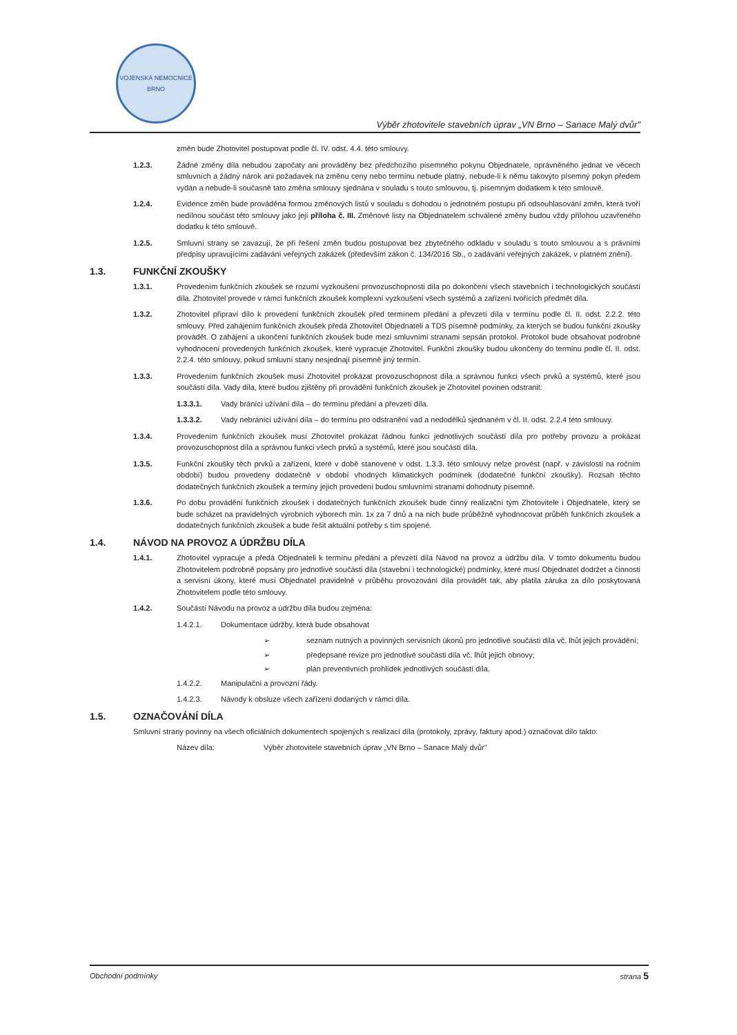VOJENSKÁ NEMOCNICE
BRNO
Výběr zhotovitele stavebních úprav „VN Brno – Sanace Malý dvůr"
změn bude Zhotovitel postupovat podle čl. IV. odst. 4.4. této smlouvy.
1.2.3. Žádné změny díla nebudou započaty ani prováděny bez předchozího písemného pokynu Objednatele, oprávněného jednat ve věcech smluvních a žádný nárok ani požadavek na změnu ceny nebo termínu nebude platný, nebude-li k němu takovýto písemný pokyn předem vydán a nebude-li současně tato změna smlouvy sjednána v souladu s touto smlouvou, tj. písemným dodatkem k této smlouvě.
1.2.4. Evidence změn bude prováděna formou změnových listů v souladu s dohodou o jednotném postupu při odsouhlasování změn, která tvoří nedílnou součást této smlouvy jako její příloha č. III. Změnové listy na Objednatelem schválené změny budou vždy přílohou uzavřeného dodatku k této smlouvě.
1.2.5. Smluvní strany se zavazují, že při řešení změn budou postupovat bez zbytečného odkladu v souladu s touto smlouvou a s právními předpisy upravujícími zadávání veřejných zakázek (především zákon č. 134/2016 Sb., o zadávání veřejných zakázek, v platném znění).
1.3. FUNKČNÍ ZKOUŠKY
1.3.1. Provedením funkčních zkoušek se rozumí vyzkoušení provozuschopnosti díla po dokončení všech stavebních i technologických součástí díla. Zhotovitel provede v rámci funkčních zkoušek komplexní vyzkoušení všech systémů a zařízení tvořících předmět díla.
1.3.2. Zhotovitel připraví dílo k provedení funkčních zkoušek před termínem předání a převzetí díla v termínu podle čl. II. odst. 2.2.2. této smlouvy. Před zahájením funkčních zkoušek předá Zhotovitel Objednateli a TDS písemně podmínky, za kterých se budou funkční zkoušky provádět. O zahájení a ukončení funkčních zkoušek bude mezi smluvními stranami sepsán protokol. Protokol bude obsahovat podrobné vyhodnocení provedených funkčních zkoušek, které vypracuje Zhotovitel. Funkční zkoušky budou ukončeny do termínu podle čl. II. odst. 2.2.4. této smlouvy, pokud smluvní stany nesjednají písemně jiný termín.
1.3.3. Provedením funkčních zkoušek musí Zhotovitel prokázat provozuschopnost díla a správnou funkci všech prvků a systémů, které jsou součástí díla. Vady díla, které budou zjištěny při provádění funkčních zkoušek je Zhotovitel povinen odstranit:
1.3.3.1. Vady bránící užívání díla – do termínu předání a převzetí díla.
1.3.3.2. Vady nebránící užívání díla – do termínu pro odstranění vad a nedodělků sjednaném v čl. II. odst. 2.2.4 této smlouvy.
1.3.4. Provedením funkčních zkoušek musí Zhotovitel prokázat řádnou funkci jednotlivých součástí díla pro potřeby provozu a prokázat provozuschopnost díla a správnou funkci všech prvků a systémů, které jsou součástí díla.
1.3.5. Funkční zkoušky těch prvků a zařízení, které v době stanovené v odst. 1.3.3. této smlouvy nelze provést (např. v závislosti na ročním období) budou provedeny dodatečně v období vhodných klimatických podmínek (dodatečné funkční zkoušky). Rozsah těchto dodatečných funkčních zkoušek a termíny jejich provedení budou smluvními stranami dohodnuty písemně.
1.3.6. Po dobu provádění funkčních zkoušek i dodatečných funkčních zkoušek bude činný realizační tým Zhotovitele i Objednatele, který se bude scházet na pravidelných výrobních výborech min. 1x za 7 dnů a na nich bude průběžně vyhodnocovat průběh funkčních zkoušek a dodatečných funkčních zkoušek a bude řešit aktuální potřeby s tím spojené.
1.4. NÁVOD NA PROVOZ A ÚDRŽBU DÍLA
1.4.1. Zhotovitel vypracuje a předá Objednateli k termínu předání a převzetí díla Návod na provoz a údržbu díla. V tomto dokumentu budou Zhotovitelem podrobně popsány pro jednotlivé součásti díla (stavební i technologické) podmínky, které musí Objednatel dodržet a činnosti a servisní úkony, které musí Objednatel pravidelně v průběhu provozování díla provádět tak, aby platila záruka za dílo poskytovaná Zhotovitelem podle této smlouvy.
1.4.2. Součástí Návodu na provoz a údržbu díla budou zejména:
1.4.2.1. Dokumentace údržby, která bude obsahovat
➢ seznam nutných a povinných servisních úkonů pro jednotlivé součásti díla vč. lhůt jejich provádění;
➢ předepsané revize pro jednotlivé součásti díla vč. lhůt jejich obnovy;
➢ plán preventivních prohlídek jednotlivých součástí díla.
1.4.2.2. Manipulační a provozní řády.
1.4.2.3. Návody k obsluze všech zařízení dodaných v rámci díla.
1.5. OZNAČOVÁNÍ DÍLA
Smluvní strany povinny na všech oficiálních dokumentech spojených s realizací díla (protokoly, zprávy, faktury apod.) označovat dílo takto:
Název díla: Výběr zhotovitele stavebních úprav „VN Brno – Sanace Malý dvůr"
Obchodní podmínky strana 5